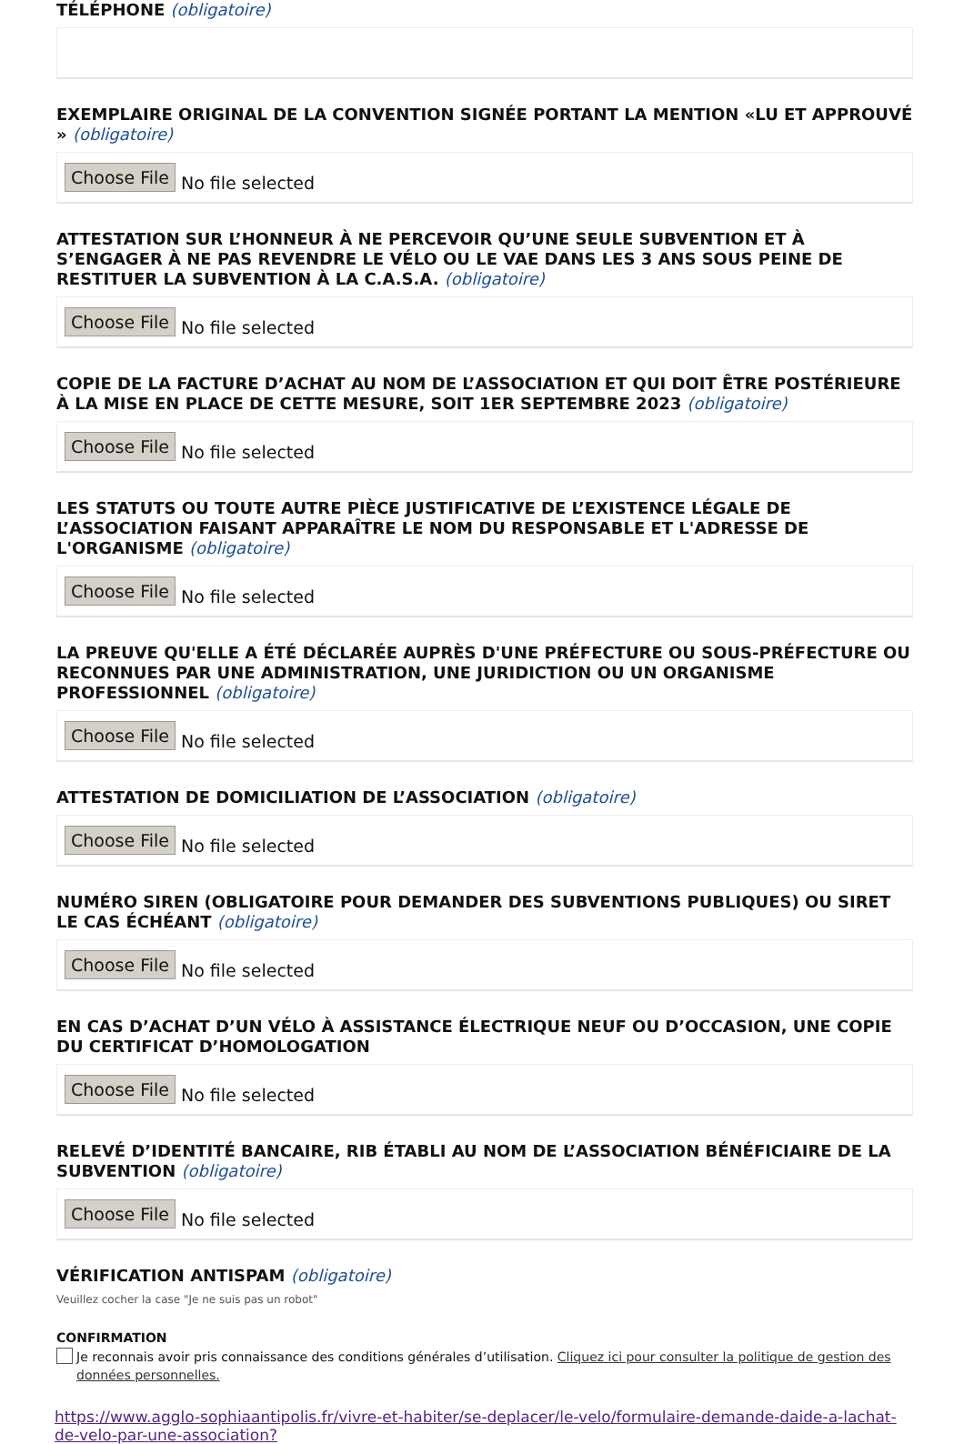TÉLÉPHONE (obligatoire)
EXEMPLAIRE ORIGINAL DE LA CONVENTION SIGNÉE PORTANT LA MENTION «LU ET APPROUVÉ » (obligatoire)
Choose File No file selected
ATTESTATION SUR L’HONNEUR À NE PERCEVOIR QU’UNE SEULE SUBVENTION ET À S’ENGAGER À NE PAS REVENDRE LE VÉLO OU LE VAE DANS LES 3 ANS SOUS PEINE DE RESTITUER LA SUBVENTION À LA C.A.S.A. (obligatoire)
Choose File No file selected
COPIE DE LA FACTURE D’ACHAT AU NOM DE L’ASSOCIATION ET QUI DOIT ÊTRE POSTÉRIEURE À LA MISE EN PLACE DE CETTE MESURE, SOIT 1ER SEPTEMBRE 2023 (obligatoire)
Choose File No file selected
LES STATUTS OU TOUTE AUTRE PIÈCE JUSTIFICATIVE DE L’EXISTENCE LÉGALE DE L’ASSOCIATION FAISANT APPARAÎTRE LE NOM DU RESPONSABLE ET L'ADRESSE DE L'ORGANISME (obligatoire)
Choose File No file selected
LA PREUVE QU'ELLE A ÉTÉ DÉCLARÉE AUPRÈS D'UNE PRÉFECTURE OU SOUS-PRÉFECTURE OU RECONNUES PAR UNE ADMINISTRATION, UNE JURIDICTION OU UN ORGANISME PROFESSIONNEL (obligatoire)
Choose File No file selected
ATTESTATION DE DOMICILIATION DE L’ASSOCIATION (obligatoire)
Choose File No file selected
NUMÉRO SIREN (OBLIGATOIRE POUR DEMANDER DES SUBVENTIONS PUBLIQUES) OU SIRET LE CAS ÉCHÉANT (obligatoire)
Choose File No file selected
EN CAS D’ACHAT D’UN VÉLO À ASSISTANCE ÉLECTRIQUE NEUF OU D’OCCASION, UNE COPIE DU CERTIFICAT D’HOMOLOGATION
Choose File No file selected
RELEVÉ D’IDENTITÉ BANCAIRE, RIB ÉTABLI AU NOM DE L’ASSOCIATION BÉNÉFICIAIRE DE LA SUBVENTION (obligatoire)
Choose File No file selected
VÉRIFICATION ANTISPAM (obligatoire)
Veuillez cocher la case "Je ne suis pas un robot"
CONFIRMATION
Je reconnais avoir pris connaissance des conditions générales d’utilisation. Cliquez ici pour consulter la politique de gestion des données personnelles.
https://www.agglo-sophiaantipolis.fr/vivre-et-habiter/se-deplacer/le-velo/formulaire-demande-daide-a-lachat-de-velo-par-une-association?